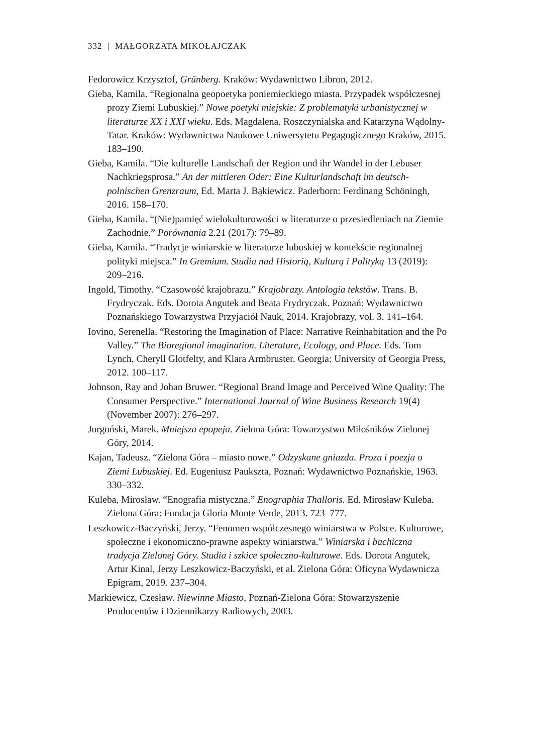332 | MAŁGORZATA MIKOŁAJCZAK
Fedorowicz Krzysztof, Grünberg. Kraków: Wydawnictwo Libron, 2012.
Gieba, Kamila. “Regionalna geopoetyka poniemieckiego miasta. Przypadek współczesnej prozy Ziemi Lubuskiej.” Nowe poetyki miejskie: Z problematyki urbanistycznej w literaturze XX i XXI wieku. Eds. Magdalena. Roszczynialska and Katarzyna Wądolny-Tatar. Kraków: Wydawnictwa Naukowe Uniwersytetu Pegagogicznego Kraków, 2015. 183–190.
Gieba, Kamila. “Die kulturelle Landschaft der Region und ihr Wandel in der Lebuser Nachkriegsprosa.” An der mittleren Oder: Eine Kulturlandschaft im deutsch-polnischen Grenzraum, Ed. Marta J. Bąkiewicz. Paderborn: Ferdinang Schöningh, 2016. 158–170.
Gieba, Kamila. “(Nie)pamięć wielokulturowości w literaturze o przesiedleniach na Ziemie Zachodnie.” Porównania 2.21 (2017): 79–89.
Gieba, Kamila. “Tradycje winiarskie w literaturze lubuskiej w kontekście regionalnej polityki miejsca.” In Gremium. Studia nad Historią, Kulturą i Polityką 13 (2019): 209–216.
Ingold, Timothy. “Czasowość krajobrazu.” Krajobrazy. Antologia tekstów. Trans. B. Frydryczak. Eds. Dorota Angutek and Beata Frydryczak. Poznań: Wydawnictwo Poznańskiego Towarzystwa Przyjaciół Nauk, 2014. Krajobrazy, vol. 3. 141–164.
Iovino, Serenella. “Restoring the Imagination of Place: Narrative Reinhabitation and the Po Valley.” The Bioregional imagination. Literature, Ecology, and Place. Eds. Tom Lynch, Cheryll Glotfelty, and Klara Armbruster. Georgia: University of Georgia Press, 2012. 100–117.
Johnson, Ray and Johan Bruwer. “Regional Brand Image and Perceived Wine Quality: The Consumer Perspective.” International Journal of Wine Business Research 19(4) (November 2007): 276–297.
Jurgoński, Marek. Mniejsza epopeja. Zielona Góra: Towarzystwo Miłośników Zielonej Góry, 2014.
Kajan, Tadeusz. “Zielona Góra – miasto nowe.” Odzyskane gniazda. Proza i poezja o Ziemi Lubuskiej. Ed. Eugeniusz Paukszta, Poznań: Wydawnictwo Poznańskie, 1963. 330–332.
Kuleba, Mirosław. “Enografia mistyczna.” Enographia Thalloris. Ed. Mirosław Kuleba. Zielona Góra: Fundacja Gloria Monte Verde, 2013. 723–777.
Leszkowicz-Baczyński, Jerzy. “Fenomen współczesnego winiarstwa w Polsce. Kulturowe, społeczne i ekonomiczno-prawne aspekty winiarstwa.” Winiarska i bachiczna tradycja Zielonej Góry. Studia i szkice społeczno-kulturowe. Eds. Dorota Angutek, Artur Kinal, Jerzy Leszkowicz-Baczyński, et al. Zielona Góra: Oficyna Wydawnicza Epigram, 2019. 237–304.
Markiewicz, Czesław. Niewinne Miasto, Poznań-Zielona Góra: Stowarzyszenie Producentów i Dziennikarzy Radiowych, 2003.